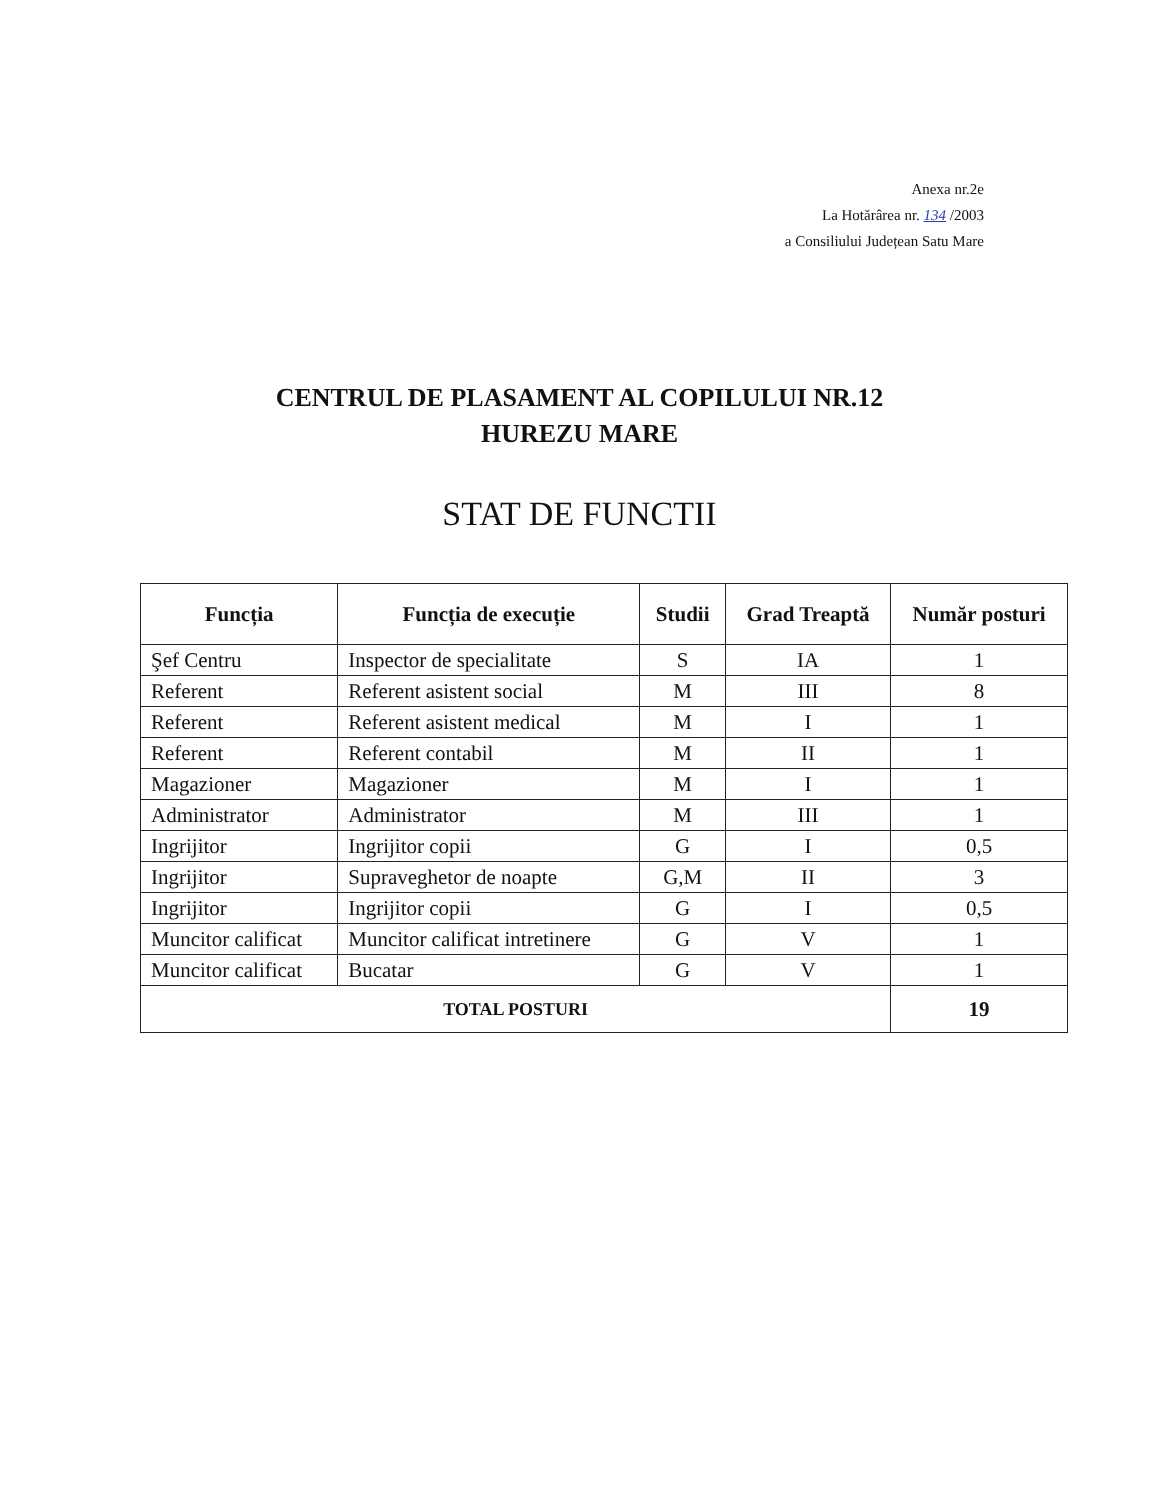Anexa nr.2e
La Hotărârea nr. 134 /2003
a Consiliului Județean Satu Mare
CENTRUL DE PLASAMENT AL COPILULUI NR.12
HUREZU MARE
STAT DE FUNCTII
| Funcția | Funcția de execuție | Studii | Grad Treaptă | Număr posturi |
| --- | --- | --- | --- | --- |
| Şef Centru | Inspector de specialitate | S | IA | 1 |
| Referent | Referent asistent social | M | III | 8 |
| Referent | Referent asistent medical | M | I | 1 |
| Referent | Referent contabil | M | II | 1 |
| Magazioner | Magazioner | M | I | 1 |
| Administrator | Administrator | M | III | 1 |
| Ingrijitor | Ingrijitor copii | G | I | 0,5 |
| Ingrijitor | Supraveghetor de noapte | G,M | II | 3 |
| Ingrijitor | Ingrijitor copii | G | I | 0,5 |
| Muncitor calificat | Muncitor calificat intretinere | G | V | 1 |
| Muncitor calificat | Bucatar | G | V | 1 |
| TOTAL POSTURI | | | | 19 |